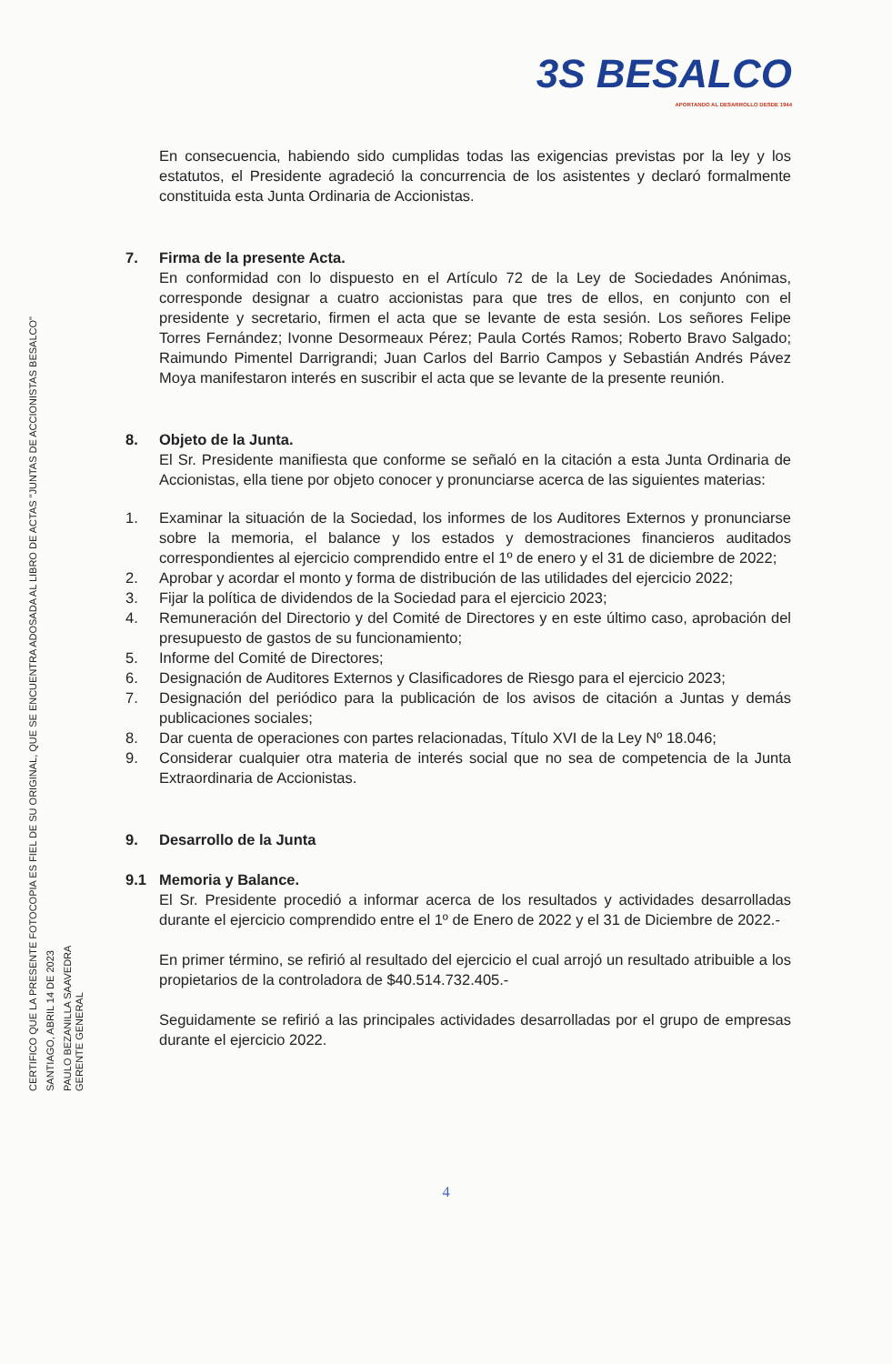3S BESALCO
APORTANDO AL DESARROLLO DESDE 1944
CERTIFICO QUE LA PRESENTE FOTOCOPIA ES FIEL DE SU ORIGINAL, QUE SE ENCUENTRA ADOSADA AL LIBRO DE ACTAS "JUNTAS DE ACCIONISTAS BESALCO"
SANTIAGO, ABRIL 14 DE 2023
PAULO BEZANILLA SAAVEDRA
GERENTE GENERAL
En consecuencia, habiendo sido cumplidas todas las exigencias previstas por la ley y los estatutos, el Presidente agradeció la concurrencia de los asistentes y declaró formalmente constituida esta Junta Ordinaria de Accionistas.
7. Firma de la presente Acta.
En conformidad con lo dispuesto en el Artículo 72 de la Ley de Sociedades Anónimas, corresponde designar a cuatro accionistas para que tres de ellos, en conjunto con el presidente y secretario, firmen el acta que se levante de esta sesión. Los señores Felipe Torres Fernández; Ivonne Desormeaux Pérez; Paula Cortés Ramos; Roberto Bravo Salgado; Raimundo Pimentel Darrigrandi; Juan Carlos del Barrio Campos y Sebastián Andrés Pávez Moya manifestaron interés en suscribir el acta que se levante de la presente reunión.
8. Objeto de la Junta.
El Sr. Presidente manifiesta que conforme se señaló en la citación a esta Junta Ordinaria de Accionistas, ella tiene por objeto conocer y pronunciarse acerca de las siguientes materias:
1. Examinar la situación de la Sociedad, los informes de los Auditores Externos y pronunciarse sobre la memoria, el balance y los estados y demostraciones financieros auditados correspondientes al ejercicio comprendido entre el 1º de enero y el 31 de diciembre de 2022;
2. Aprobar y acordar el monto y forma de distribución de las utilidades del ejercicio 2022;
3. Fijar la política de dividendos de la Sociedad para el ejercicio 2023;
4. Remuneración del Directorio y del Comité de Directores y en este último caso, aprobación del presupuesto de gastos de su funcionamiento;
5. Informe del Comité de Directores;
6. Designación de Auditores Externos y Clasificadores de Riesgo para el ejercicio 2023;
7. Designación del periódico para la publicación de los avisos de citación a Juntas y demás publicaciones sociales;
8. Dar cuenta de operaciones con partes relacionadas, Título XVI de la Ley Nº 18.046;
9. Considerar cualquier otra materia de interés social que no sea de competencia de la Junta Extraordinaria de Accionistas.
9. Desarrollo de la Junta
9.1 Memoria y Balance.
El Sr. Presidente procedió a informar acerca de los resultados y actividades desarrolladas durante el ejercicio comprendido entre el 1º de Enero de 2022 y el 31 de Diciembre de 2022.-
En primer término, se refirió al resultado del ejercicio el cual arrojó un resultado atribuible a los propietarios de la controladora de $40.514.732.405.-
Seguidamente se refirió a las principales actividades desarrolladas por el grupo de empresas durante el ejercicio 2022.
4